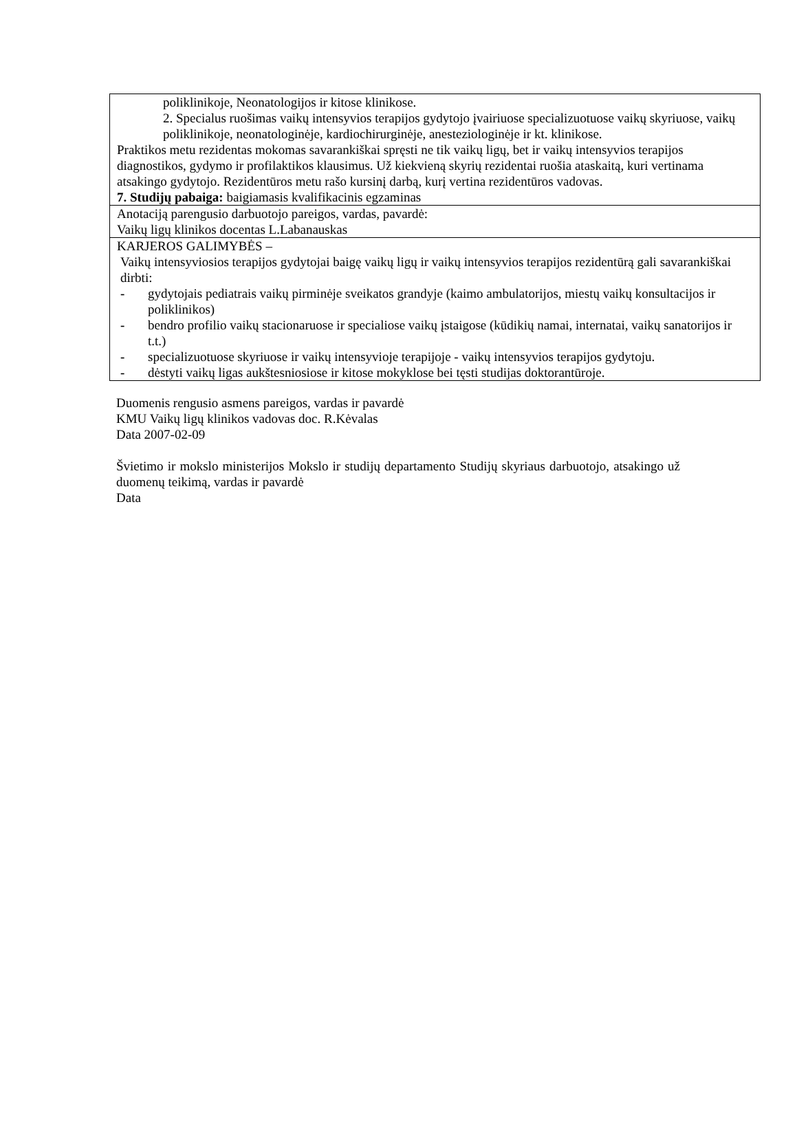| poliklinikoje, Neonatologijos ir kitose klinikose. 2. Specialus ruošimas vaikų intensyvios terapijos gydytojo įvairiuose specializuotuose vaikų skyriuose, vaikų poliklinikoje, neonatologinėje, kardiochirurginėje, anesteziologinėje ir kt. klinikose. Praktikos metu rezidentas mokomas savarankiškai spręsti ne tik vaikų ligų, bet ir vaikų intensyvios terapijos diagnostikos, gydymo ir profilaktikos klausimus. Už kiekvieną skyrių rezidentai ruošia ataskaitą, kuri vertinama atsakingo gydytojo. Rezidentūros metu rašo kursinį darbą, kurį vertina rezidentūros vadovas. 7. Studijų pabaiga: baigiamasis kvalifikacinis egzaminas |
| Anotaciją parengusio darbuotojo pareigos, vardas, pavardė: Vaikų ligų klinikos docentas L.Labanauskas |
| KARJEROS GALIMYBĖS – Vaikų intensyviosios terapijos gydytojai baigę vaikų ligų ir vaikų intensyvios terapijos rezidentūrą gali savarankiškai dirbti: - gydytojais pediatrais vaikų pirminėje sveikatos grandyje (kaimo ambulatorijos, miestų vaikų konsultacijos ir poliklinikos) - bendro profilio vaikų stacionaruose ir specialiose vaikų įstaigose (kūdikių namai, internatai, vaikų sanatorijos ir t.t.) - specializuotuose skyriuose ir vaikų intensyvioje terapijoje - vaikų intensyvios terapijos gydytoju. - dėstyti vaikų ligas aukštesniosiose ir kitose mokyklose bei tęsti studijas doktorantūroje. |
Duomenis rengusio asmens pareigos, vardas ir pavardė
KMU Vaikų ligų klinikos vadovas doc. R.Kėvalas
Data 2007-02-09
Švietimo ir mokslo ministerijos Mokslo ir studijų departamento Studijų skyriaus darbuotojo, atsakingo už duomenų teikimą, vardas ir pavardė
Data